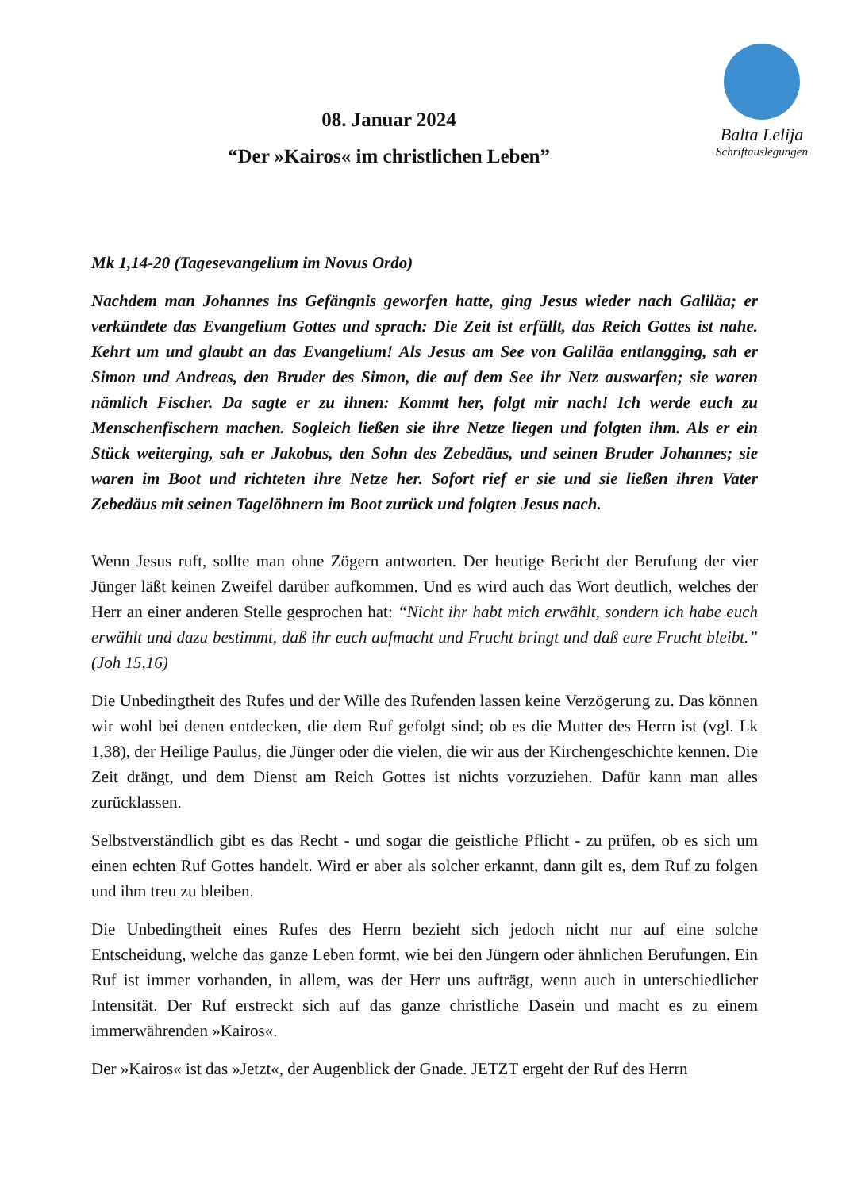Balta Lelija
Schriftauslegungen
08. Januar 2024
“Der »Kairos« im christlichen Leben”
Mk 1,14-20 (Tagesevangelium im Novus Ordo)
Nachdem man Johannes ins Gefängnis geworfen hatte, ging Jesus wieder nach Galiläa; er verkündete das Evangelium Gottes und sprach: Die Zeit ist erfüllt, das Reich Gottes ist nahe. Kehrt um und glaubt an das Evangelium! Als Jesus am See von Galiläa entlangging, sah er Simon und Andreas, den Bruder des Simon, die auf dem See ihr Netz auswarfen; sie waren nämlich Fischer. Da sagte er zu ihnen: Kommt her, folgt mir nach! Ich werde euch zu Menschenfischern machen. Sogleich ließen sie ihre Netze liegen und folgten ihm. Als er ein Stück weiterging, sah er Jakobus, den Sohn des Zebedäus, und seinen Bruder Johannes; sie waren im Boot und richteten ihre Netze her. Sofort rief er sie und sie ließen ihren Vater Zebedäus mit seinen Tagelöhnern im Boot zurück und folgten Jesus nach.
Wenn Jesus ruft, sollte man ohne Zögern antworten. Der heutige Bericht der Berufung der vier Jünger läßt keinen Zweifel darüber aufkommen. Und es wird auch das Wort deutlich, welches der Herr an einer anderen Stelle gesprochen hat: “Nicht ihr habt mich erwählt, sondern ich habe euch erwählt und dazu bestimmt, daß ihr euch aufmacht und Frucht bringt und daß eure Frucht bleibt.” (Joh 15,16)
Die Unbedingtheit des Rufes und der Wille des Rufenden lassen keine Verzögerung zu. Das können wir wohl bei denen entdecken, die dem Ruf gefolgt sind; ob es die Mutter des Herrn ist (vgl. Lk 1,38), der Heilige Paulus, die Jünger oder die vielen, die wir aus der Kirchengeschichte kennen. Die Zeit drängt, und dem Dienst am Reich Gottes ist nichts vorzuziehen. Dafür kann man alles zurücklassen.
Selbstverständlich gibt es das Recht - und sogar die geistliche Pflicht - zu prüfen, ob es sich um einen echten Ruf Gottes handelt. Wird er aber als solcher erkannt, dann gilt es, dem Ruf zu folgen und ihm treu zu bleiben.
Die Unbedingtheit eines Rufes des Herrn bezieht sich jedoch nicht nur auf eine solche Entscheidung, welche das ganze Leben formt, wie bei den Jüngern oder ähnlichen Berufungen. Ein Ruf ist immer vorhanden, in allem, was der Herr uns aufträgt, wenn auch in unterschiedlicher Intensität. Der Ruf erstreckt sich auf das ganze christliche Dasein und macht es zu einem immerwährenden »Kairos«.
Der »Kairos« ist das »Jetzt«, der Augenblick der Gnade. JETZT ergeht der Ruf des Herrn